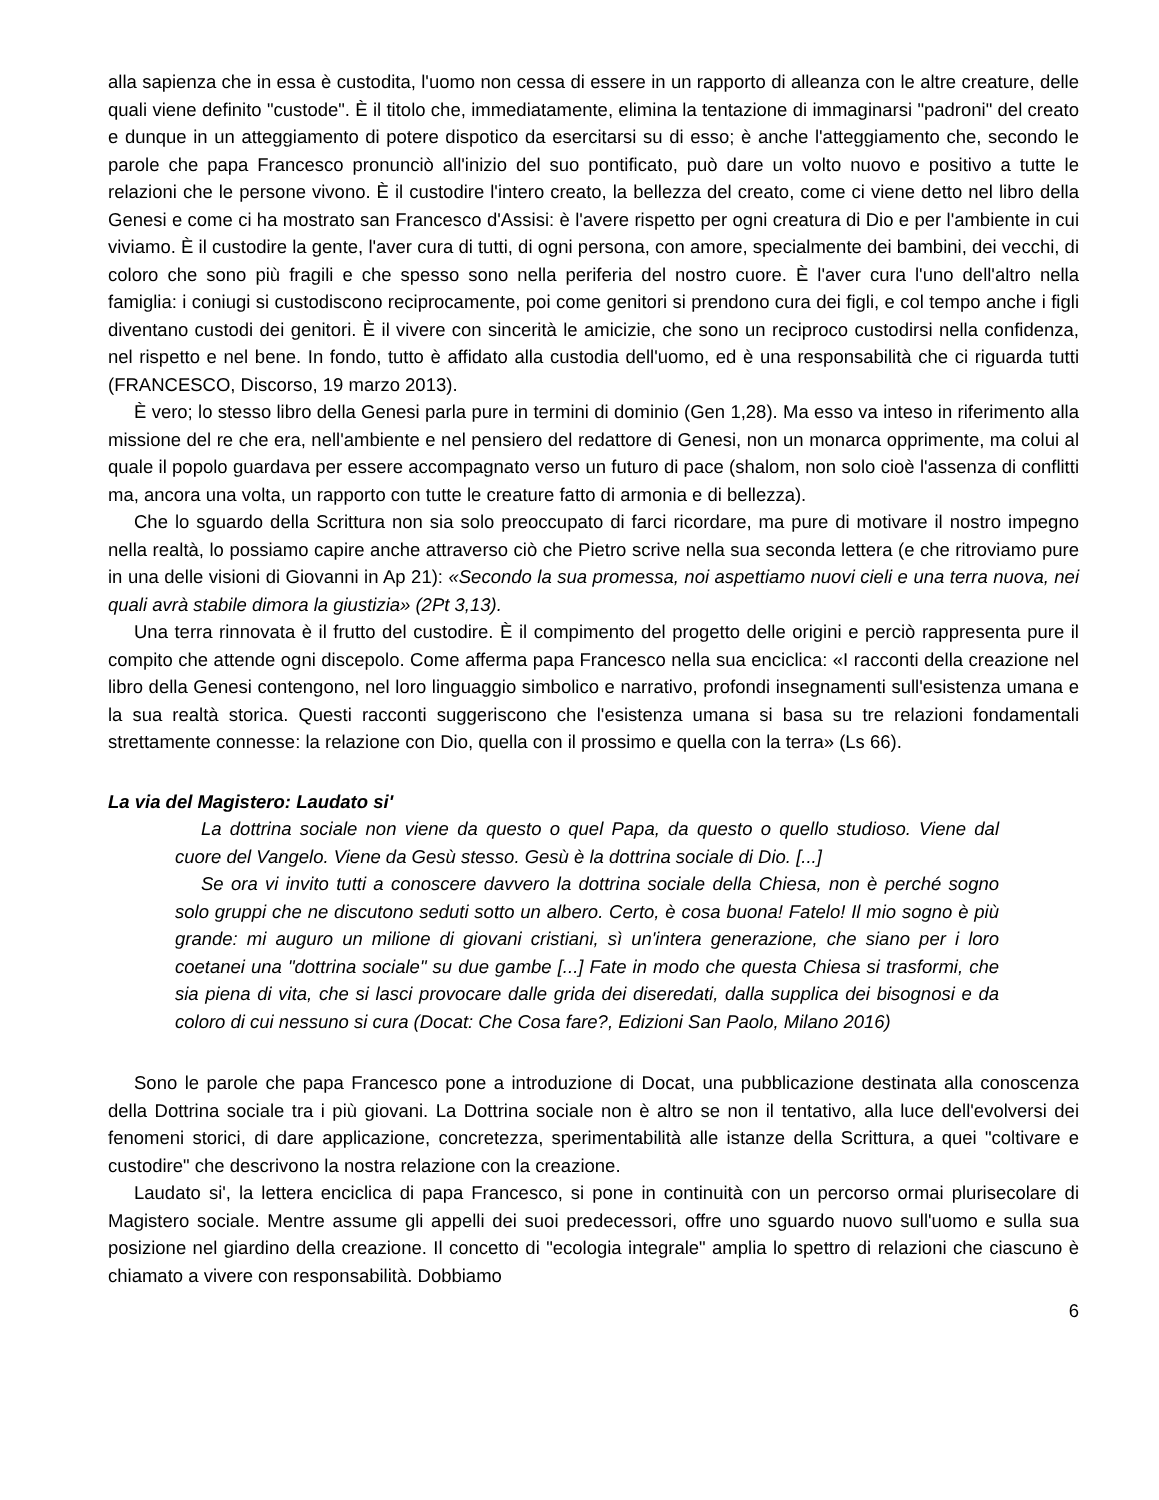alla sapienza che in essa è custodita, l'uomo non cessa di essere in un rapporto di alleanza con le altre creature, delle quali viene definito "custode". È il titolo che, immediatamente, elimina la tentazione di immaginarsi "padroni" del creato e dunque in un atteggiamento di potere dispotico da esercitarsi su di esso; è anche l'atteggiamento che, secondo le parole che papa Francesco pronunciò all'inizio del suo pontificato, può dare un volto nuovo e positivo a tutte le relazioni che le persone vivono. È il custodire l'intero creato, la bellezza del creato, come ci viene detto nel libro della Genesi e come ci ha mostrato san Francesco d'Assisi: è l'avere rispetto per ogni creatura di Dio e per l'ambiente in cui viviamo. È il custodire la gente, l'aver cura di tutti, di ogni persona, con amore, specialmente dei bambini, dei vecchi, di coloro che sono più fragili e che spesso sono nella periferia del nostro cuore. È l'aver cura l'uno dell'altro nella famiglia: i coniugi si custodiscono reciprocamente, poi come genitori si prendono cura dei figli, e col tempo anche i figli diventano custodi dei genitori. È il vivere con sincerità le amicizie, che sono un reciproco custodirsi nella confidenza, nel rispetto e nel bene. In fondo, tutto è affidato alla custodia dell'uomo, ed è una responsabilità che ci riguarda tutti (FRANCESCO, Discorso, 19 marzo 2013).
È vero; lo stesso libro della Genesi parla pure in termini di dominio (Gen 1,28). Ma esso va inteso in riferimento alla missione del re che era, nell'ambiente e nel pensiero del redattore di Genesi, non un monarca opprimente, ma colui al quale il popolo guardava per essere accompagnato verso un futuro di pace (shalom, non solo cioè l'assenza di conflitti ma, ancora una volta, un rapporto con tutte le creature fatto di armonia e di bellezza).
Che lo sguardo della Scrittura non sia solo preoccupato di farci ricordare, ma pure di motivare il nostro impegno nella realtà, lo possiamo capire anche attraverso ciò che Pietro scrive nella sua seconda lettera (e che ritroviamo pure in una delle visioni di Giovanni in Ap 21): «Secondo la sua promessa, noi aspettiamo nuovi cieli e una terra nuova, nei quali avrà stabile dimora la giustizia» (2Pt 3,13).
Una terra rinnovata è il frutto del custodire. È il compimento del progetto delle origini e perciò rappresenta pure il compito che attende ogni discepolo. Come afferma papa Francesco nella sua enciclica: «I racconti della creazione nel libro della Genesi contengono, nel loro linguaggio simbolico e narrativo, profondi insegnamenti sull'esistenza umana e la sua realtà storica. Questi racconti suggeriscono che l'esistenza umana si basa su tre relazioni fondamentali strettamente connesse: la relazione con Dio, quella con il prossimo e quella con la terra» (Ls 66).
La via del Magistero: Laudato si'
La dottrina sociale non viene da questo o quel Papa, da questo o quello studioso. Viene dal cuore del Vangelo. Viene da Gesù stesso. Gesù è la dottrina sociale di Dio. [...]
Se ora vi invito tutti a conoscere davvero la dottrina sociale della Chiesa, non è perché sogno solo gruppi che ne discutono seduti sotto un albero. Certo, è cosa buona! Fatelo! Il mio sogno è più grande: mi auguro un milione di giovani cristiani, sì un'intera generazione, che siano per i loro coetanei una "dottrina sociale" su due gambe [...] Fate in modo che questa Chiesa si trasformi, che sia piena di vita, che si lasci provocare dalle grida dei diseredati, dalla supplica dei bisognosi e da coloro di cui nessuno si cura (Docat: Che Cosa fare?, Edizioni San Paolo, Milano 2016)
Sono le parole che papa Francesco pone a introduzione di Docat, una pubblicazione destinata alla conoscenza della Dottrina sociale tra i più giovani. La Dottrina sociale non è altro se non il tentativo, alla luce dell'evolversi dei fenomeni storici, di dare applicazione, concretezza, sperimentabilità alle istanze della Scrittura, a quei "coltivare e custodire" che descrivono la nostra relazione con la creazione.
Laudato si', la lettera enciclica di papa Francesco, si pone in continuità con un percorso ormai plurisecolare di Magistero sociale. Mentre assume gli appelli dei suoi predecessori, offre uno sguardo nuovo sull'uomo e sulla sua posizione nel giardino della creazione. Il concetto di "ecologia integrale" amplia lo spettro di relazioni che ciascuno è chiamato a vivere con responsabilità. Dobbiamo
6